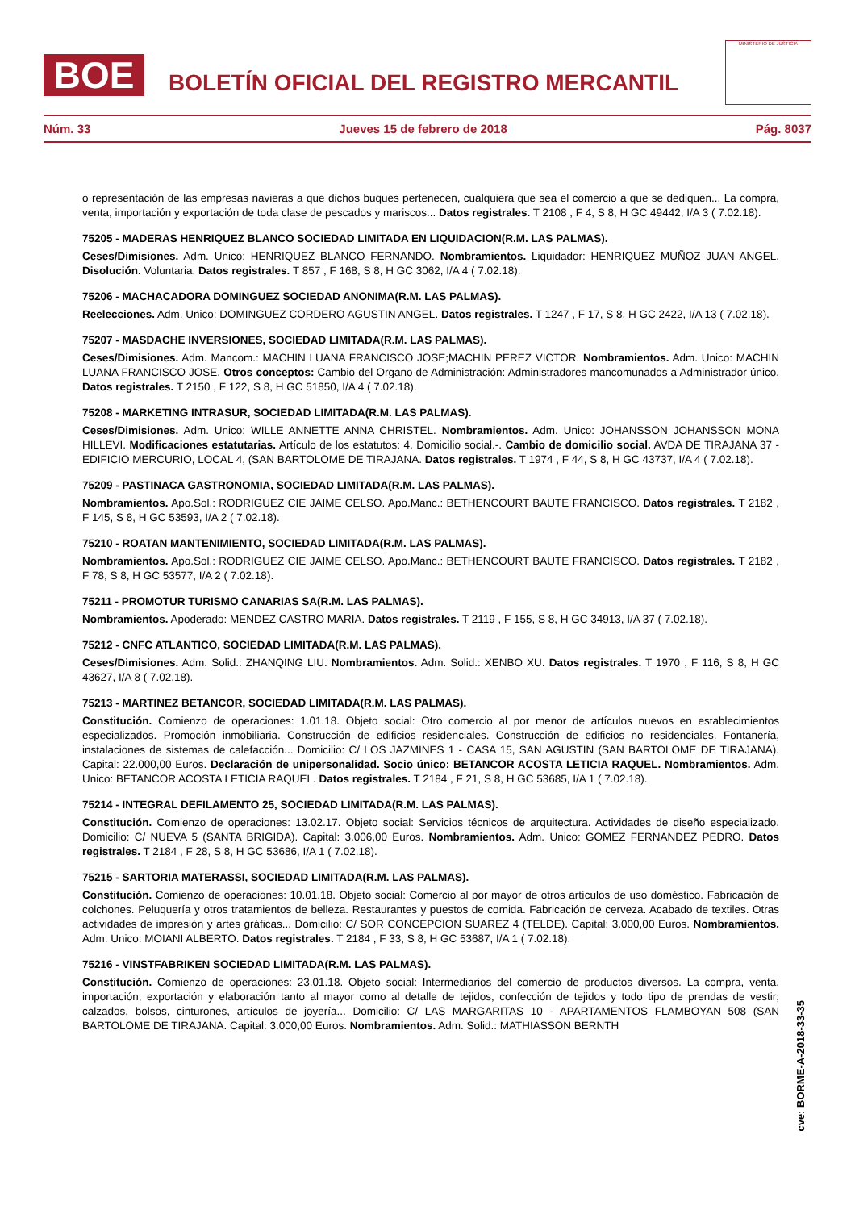BOE
BOLETÍN OFICIAL DEL REGISTRO MERCANTIL
MINISTERIO DE JUSTICIA
Núm. 33 Jueves 15 de febrero de 2018 Pág. 8037
o representación de las empresas navieras a que dichos buques pertenecen, cualquiera que sea el comercio a que se dediquen... La compra, venta, importación y exportación de toda clase de pescados y mariscos... Datos registrales. T 2108 , F 4, S 8, H GC 49442, I/A 3 ( 7.02.18).
75205 - MADERAS HENRIQUEZ BLANCO SOCIEDAD LIMITADA EN LIQUIDACION(R.M. LAS PALMAS).
Ceses/Dimisiones. Adm. Unico: HENRIQUEZ BLANCO FERNANDO. Nombramientos. Liquidador: HENRIQUEZ MUÑOZ JUAN ANGEL. Disolución. Voluntaria. Datos registrales. T 857 , F 168, S 8, H GC 3062, I/A 4 ( 7.02.18).
75206 - MACHACADORA DOMINGUEZ SOCIEDAD ANONIMA(R.M. LAS PALMAS).
Reelecciones. Adm. Unico: DOMINGUEZ CORDERO AGUSTIN ANGEL. Datos registrales. T 1247 , F 17, S 8, H GC 2422, I/A 13 ( 7.02.18).
75207 - MASDACHE INVERSIONES, SOCIEDAD LIMITADA(R.M. LAS PALMAS).
Ceses/Dimisiones. Adm. Mancom.: MACHIN LUANA FRANCISCO JOSE;MACHIN PEREZ VICTOR. Nombramientos. Adm. Unico: MACHIN LUANA FRANCISCO JOSE. Otros conceptos: Cambio del Organo de Administración: Administradores mancomunados a Administrador único. Datos registrales. T 2150 , F 122, S 8, H GC 51850, I/A 4 ( 7.02.18).
75208 - MARKETING INTRASUR, SOCIEDAD LIMITADA(R.M. LAS PALMAS).
Ceses/Dimisiones. Adm. Unico: WILLE ANNETTE ANNA CHRISTEL. Nombramientos. Adm. Unico: JOHANSSON JOHANSSON MONA HILLEVI. Modificaciones estatutarias. Artículo de los estatutos: 4. Domicilio social.-. Cambio de domicilio social. AVDA DE TIRAJANA 37 - EDIFICIO MERCURIO, LOCAL 4, (SAN BARTOLOME DE TIRAJANA. Datos registrales. T 1974 , F 44, S 8, H GC 43737, I/A 4 ( 7.02.18).
75209 - PASTINACA GASTRONOMIA, SOCIEDAD LIMITADA(R.M. LAS PALMAS).
Nombramientos. Apo.Sol.: RODRIGUEZ CIE JAIME CELSO. Apo.Manc.: BETHENCOURT BAUTE FRANCISCO. Datos registrales. T 2182 , F 145, S 8, H GC 53593, I/A 2 ( 7.02.18).
75210 - ROATAN MANTENIMIENTO, SOCIEDAD LIMITADA(R.M. LAS PALMAS).
Nombramientos. Apo.Sol.: RODRIGUEZ CIE JAIME CELSO. Apo.Manc.: BETHENCOURT BAUTE FRANCISCO. Datos registrales. T 2182 , F 78, S 8, H GC 53577, I/A 2 ( 7.02.18).
75211 - PROMOTUR TURISMO CANARIAS SA(R.M. LAS PALMAS).
Nombramientos. Apoderado: MENDEZ CASTRO MARIA. Datos registrales. T 2119 , F 155, S 8, H GC 34913, I/A 37 ( 7.02.18).
75212 - CNFC ATLANTICO, SOCIEDAD LIMITADA(R.M. LAS PALMAS).
Ceses/Dimisiones. Adm. Solid.: ZHANQING LIU. Nombramientos. Adm. Solid.: XENBO XU. Datos registrales. T 1970 , F 116, S 8, H GC 43627, I/A 8 ( 7.02.18).
75213 - MARTINEZ BETANCOR, SOCIEDAD LIMITADA(R.M. LAS PALMAS).
Constitución. Comienzo de operaciones: 1.01.18. Objeto social: Otro comercio al por menor de artículos nuevos en establecimientos especializados. Promoción inmobiliaria. Construcción de edificios residenciales. Construcción de edificios no residenciales. Fontanería, instalaciones de sistemas de calefacción... Domicilio: C/ LOS JAZMINES 1 - CASA 15, SAN AGUSTIN (SAN BARTOLOME DE TIRAJANA). Capital: 22.000,00 Euros. Declaración de unipersonalidad. Socio único: BETANCOR ACOSTA LETICIA RAQUEL. Nombramientos. Adm. Unico: BETANCOR ACOSTA LETICIA RAQUEL. Datos registrales. T 2184 , F 21, S 8, H GC 53685, I/A 1 ( 7.02.18).
75214 - INTEGRAL DEFILAMENTO 25, SOCIEDAD LIMITADA(R.M. LAS PALMAS).
Constitución. Comienzo de operaciones: 13.02.17. Objeto social: Servicios técnicos de arquitectura. Actividades de diseño especializado. Domicilio: C/ NUEVA 5 (SANTA BRIGIDA). Capital: 3.006,00 Euros. Nombramientos. Adm. Unico: GOMEZ FERNANDEZ PEDRO. Datos registrales. T 2184 , F 28, S 8, H GC 53686, I/A 1 ( 7.02.18).
75215 - SARTORIA MATERASSI, SOCIEDAD LIMITADA(R.M. LAS PALMAS).
Constitución. Comienzo de operaciones: 10.01.18. Objeto social: Comercio al por mayor de otros artículos de uso doméstico. Fabricación de colchones. Peluquería y otros tratamientos de belleza. Restaurantes y puestos de comida. Fabricación de cerveza. Acabado de textiles. Otras actividades de impresión y artes gráficas... Domicilio: C/ SOR CONCEPCION SUAREZ 4 (TELDE). Capital: 3.000,00 Euros. Nombramientos. Adm. Unico: MOIANI ALBERTO. Datos registrales. T 2184 , F 33, S 8, H GC 53687, I/A 1 ( 7.02.18).
75216 - VINSTFABRIKEN SOCIEDAD LIMITADA(R.M. LAS PALMAS).
Constitución. Comienzo de operaciones: 23.01.18. Objeto social: Intermediarios del comercio de productos diversos. La compra, venta, importación, exportación y elaboración tanto al mayor como al detalle de tejidos, confección de tejidos y todo tipo de prendas de vestir; calzados, bolsos, cinturones, artículos de joyería... Domicilio: C/ LAS MARGARITAS 10 - APARTAMENTOS FLAMBOYAN 508 (SAN BARTOLOME DE TIRAJANA. Capital: 3.000,00 Euros. Nombramientos. Adm. Solid.: MATHIASSON BERNTH
cve: BORME-A-2018-33-35